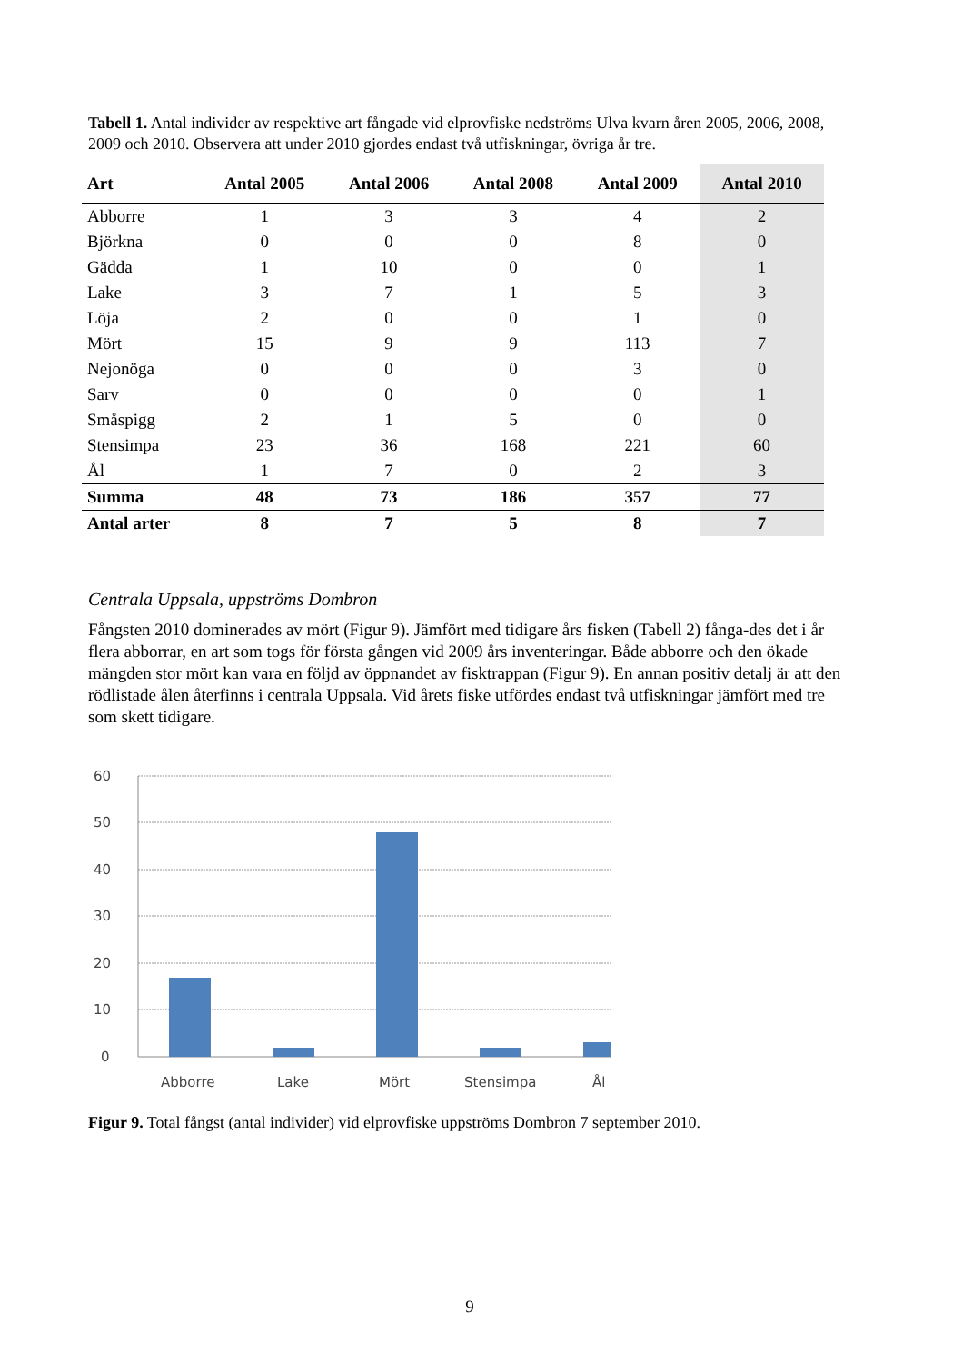Tabell 1. Antal individer av respektive art fångade vid elprovfiske nedströms Ulva kvarn åren 2005, 2006, 2008, 2009 och 2010. Observera att under 2010 gjordes endast två utfiskningar, övriga år tre.
| Art | Antal 2005 | Antal 2006 | Antal 2008 | Antal 2009 | Antal 2010 |
| --- | --- | --- | --- | --- | --- |
| Abborre | 1 | 3 | 3 | 4 | 2 |
| Björkna | 0 | 0 | 0 | 8 | 0 |
| Gädda | 1 | 10 | 0 | 0 | 1 |
| Lake | 3 | 7 | 1 | 5 | 3 |
| Löja | 2 | 0 | 0 | 1 | 0 |
| Mört | 15 | 9 | 9 | 113 | 7 |
| Nejonöga | 0 | 0 | 0 | 3 | 0 |
| Sarv | 0 | 0 | 0 | 0 | 1 |
| Småspigg | 2 | 1 | 5 | 0 | 0 |
| Stensimpa | 23 | 36 | 168 | 221 | 60 |
| Ål | 1 | 7 | 0 | 2 | 3 |
| Summa | 48 | 73 | 186 | 357 | 77 |
| Antal arter | 8 | 7 | 5 | 8 | 7 |
Centrala Uppsala, uppströms Dombron
Fångsten 2010 dominerades av mört (Figur 9). Jämfört med tidigare års fisken (Tabell 2) fånga-des det i år flera abborrar, en art som togs för första gången vid 2009 års inventeringar. Både abborre och den ökade mängden stor mört kan vara en följd av öppnandet av fisktrappan (Figur 9). En annan positiv detalj är att den rödlistade ålen återfinns i centrala Uppsala. Vid årets fiske utfördes endast två utfiskningar jämfört med tre som skett tidigare.
60
50
40
30
20
10
0
Abborre
Lake
Mört
Stensimpa
Ål
Figur 9. Total fångst (antal individer) vid elprovfiske uppströms Dombron 7 september 2010.
9